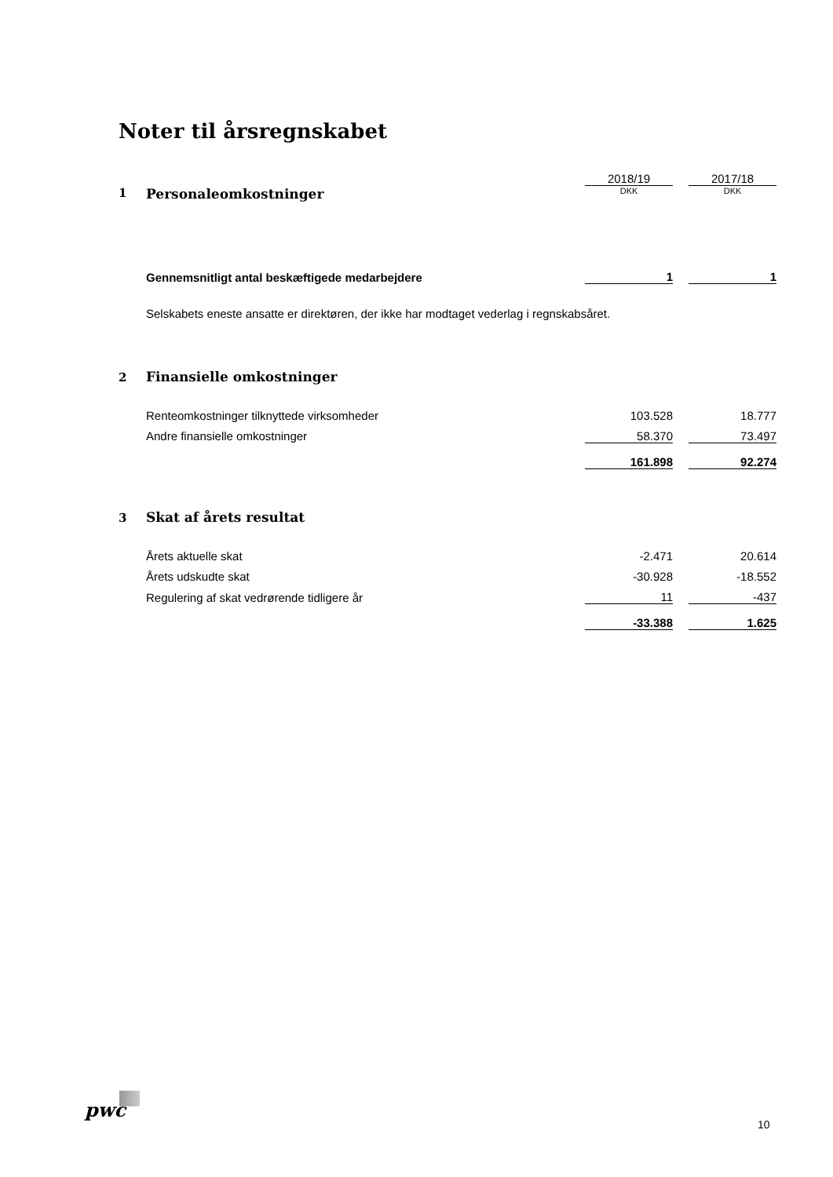Noter til årsregnskabet
| | | 2018/19 | | 2017/18 |
| 1 | Personaleomkostninger | DKK | | DKK |
| | Gennemsnitligt antal beskæftigede medarbejdere | 1 | | 1 |
| | Selskabets eneste ansatte er direktøren, der ikke har modtaget vederlag i regnskabsåret. | | | |
| 2 | Finansielle omkostninger | | | |
| | Renteomkostninger tilknyttede virksomheder | 103.528 | | 18.777 |
| | Andre finansielle omkostninger | 58.370 | | 73.497 |
| | | 161.898 | | 92.274 |
| 3 | Skat af årets resultat | | | |
| | Årets aktuelle skat | -2.471 | | 20.614 |
| | Årets udskudte skat | -30.928 | | -18.552 |
| | Regulering af skat vedrørende tidligere år | 11 | | -437 |
| | | -33.388 | | 1.625 |
pwc
10